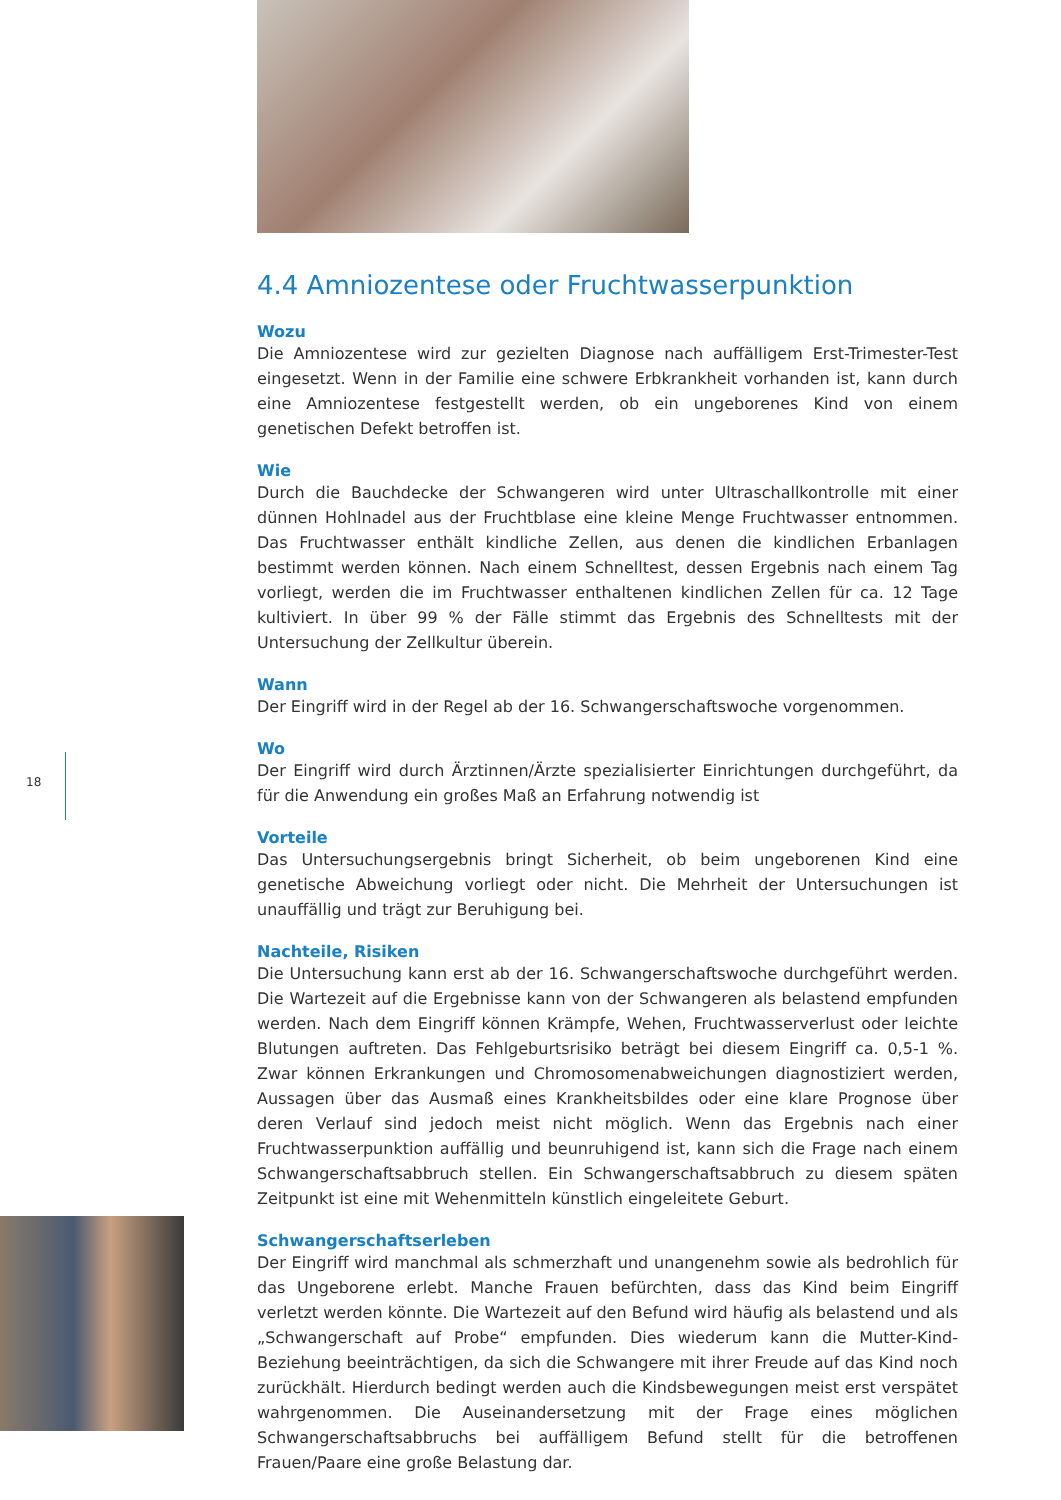18
4.4 Amniozentese oder Fruchtwasserpunktion
Wozu
Die Amniozentese wird zur gezielten Diagnose nach auffälligem Erst-Trimester-Test eingesetzt. Wenn in der Familie eine schwere Erbkrankheit vorhanden ist, kann durch eine Amniozentese festgestellt werden, ob ein ungeborenes Kind von einem genetischen Defekt betroffen ist.
Wie
Durch die Bauchdecke der Schwangeren wird unter Ultraschallkontrolle mit einer dünnen Hohlnadel aus der Fruchtblase eine kleine Menge Fruchtwasser entnommen. Das Fruchtwasser enthält kindliche Zellen, aus denen die kindlichen Erbanlagen bestimmt werden können. Nach einem Schnelltest, dessen Ergebnis nach einem Tag vorliegt, werden die im Fruchtwasser enthaltenen kindlichen Zellen für ca. 12 Tage kultiviert. In über 99 % der Fälle stimmt das Ergebnis des Schnelltests mit der Untersuchung der Zellkultur überein.
Wann
Der Eingriff wird in der Regel ab der 16. Schwangerschaftswoche vorgenommen.
Wo
Der Eingriff wird durch Ärztinnen/Ärzte spezialisierter Einrichtungen durchgeführt, da für die Anwendung ein großes Maß an Erfahrung notwendig ist
Vorteile
Das Untersuchungsergebnis bringt Sicherheit, ob beim ungeborenen Kind eine genetische Abweichung vorliegt oder nicht. Die Mehrheit der Untersuchungen ist unauffällig und trägt zur Beruhigung bei.
Nachteile, Risiken
Die Untersuchung kann erst ab der 16. Schwangerschaftswoche durchgeführt werden. Die Wartezeit auf die Ergebnisse kann von der Schwangeren als belastend empfunden werden. Nach dem Eingriff können Krämpfe, Wehen, Fruchtwasserverlust oder leichte Blutungen auftreten. Das Fehlgeburtsrisiko beträgt bei diesem Eingriff ca. 0,5-1 %. Zwar können Erkrankungen und Chromosomenabweichungen diagnostiziert werden, Aussagen über das Ausmaß eines Krankheitsbildes oder eine klare Prognose über deren Verlauf sind jedoch meist nicht möglich. Wenn das Ergebnis nach einer Fruchtwasserpunktion auffällig und beunruhigend ist, kann sich die Frage nach einem Schwangerschaftsabbruch stellen. Ein Schwangerschaftsabbruch zu diesem späten Zeitpunkt ist eine mit Wehenmitteln künstlich eingeleitete Geburt.
Schwangerschaftserleben
Der Eingriff wird manchmal als schmerzhaft und unangenehm sowie als bedrohlich für das Ungeborene erlebt. Manche Frauen befürchten, dass das Kind beim Eingriff verletzt werden könnte. Die Wartezeit auf den Befund wird häufig als belastend und als „Schwangerschaft auf Probe“ empfunden. Dies wiederum kann die Mutter-Kind-Beziehung beeinträchtigen, da sich die Schwangere mit ihrer Freude auf das Kind noch zurückhält. Hierdurch bedingt werden auch die Kindsbewegungen meist erst verspätet wahrgenommen. Die Auseinandersetzung mit der Frage eines möglichen Schwangerschaftsabbruchs bei auffälligem Befund stellt für die betroffenen Frauen/Paare eine große Belastung dar.